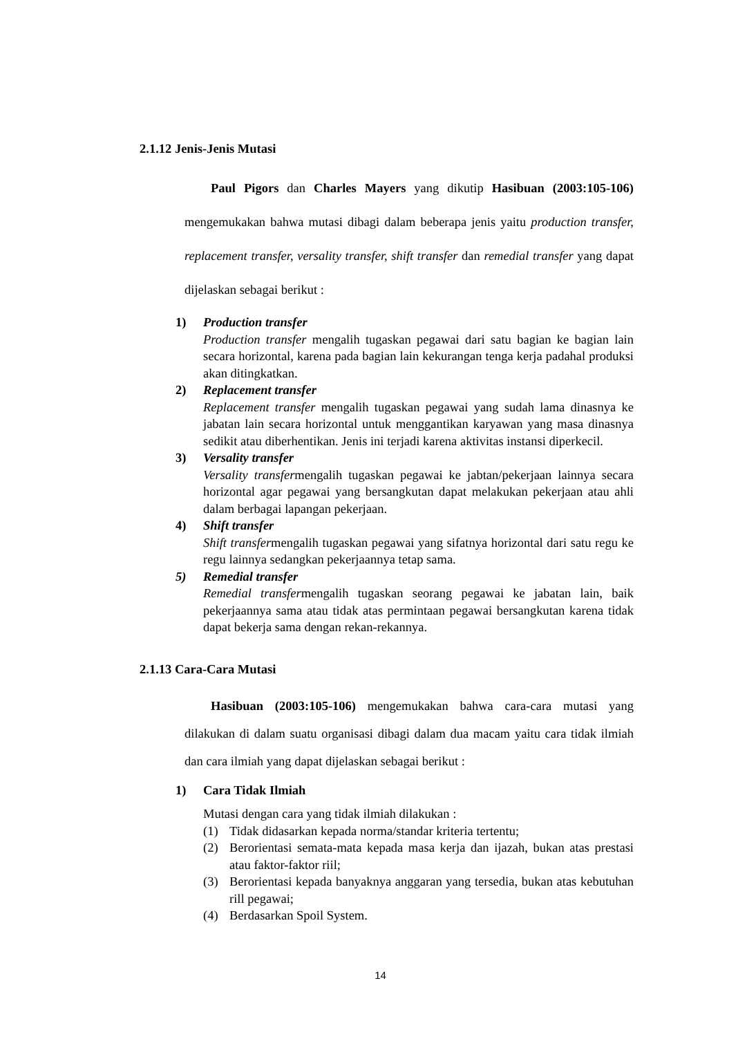2.1.12 Jenis-Jenis Mutasi
Paul Pigors dan Charles Mayers yang dikutip Hasibuan (2003:105-106) mengemukakan bahwa mutasi dibagi dalam beberapa jenis yaitu production transfer, replacement transfer, versality transfer, shift transfer dan remedial transfer yang dapat dijelaskan sebagai berikut :
1) Production transfer
Production transfer mengalih tugaskan pegawai dari satu bagian ke bagian lain secara horizontal, karena pada bagian lain kekurangan tenga kerja padahal produksi akan ditingkatkan.
2) Replacement transfer
Replacement transfer mengalih tugaskan pegawai yang sudah lama dinasnya ke jabatan lain secara horizontal untuk menggantikan karyawan yang masa dinasnya sedikit atau diberhentikan. Jenis ini terjadi karena aktivitas instansi diperkecil.
3) Versality transfer
Versality transfermengalih tugaskan pegawai ke jabtan/pekerjaan lainnya secara horizontal agar pegawai yang bersangkutan dapat melakukan pekerjaan atau ahli dalam berbagai lapangan pekerjaan.
4) Shift transfer
Shift transfermengalih tugaskan pegawai yang sifatnya horizontal dari satu regu ke regu lainnya sedangkan pekerjaannya tetap sama.
5) Remedial transfer
Remedial transfermengalih tugaskan seorang pegawai ke jabatan lain, baik pekerjaannya sama atau tidak atas permintaan pegawai bersangkutan karena tidak dapat bekerja sama dengan rekan-rekannya.
2.1.13 Cara-Cara Mutasi
Hasibuan (2003:105-106) mengemukakan bahwa cara-cara mutasi yang dilakukan di dalam suatu organisasi dibagi dalam dua macam yaitu cara tidak ilmiah dan cara ilmiah yang dapat dijelaskan sebagai berikut :
1) Cara Tidak Ilmiah
Mutasi dengan cara yang tidak ilmiah dilakukan :
(1) Tidak didasarkan kepada norma/standar kriteria tertentu;
(2) Berorientasi semata-mata kepada masa kerja dan ijazah, bukan atas prestasi atau faktor-faktor riil;
(3) Berorientasi kepada banyaknya anggaran yang tersedia, bukan atas kebutuhan rill pegawai;
(4) Berdasarkan Spoil System.
14